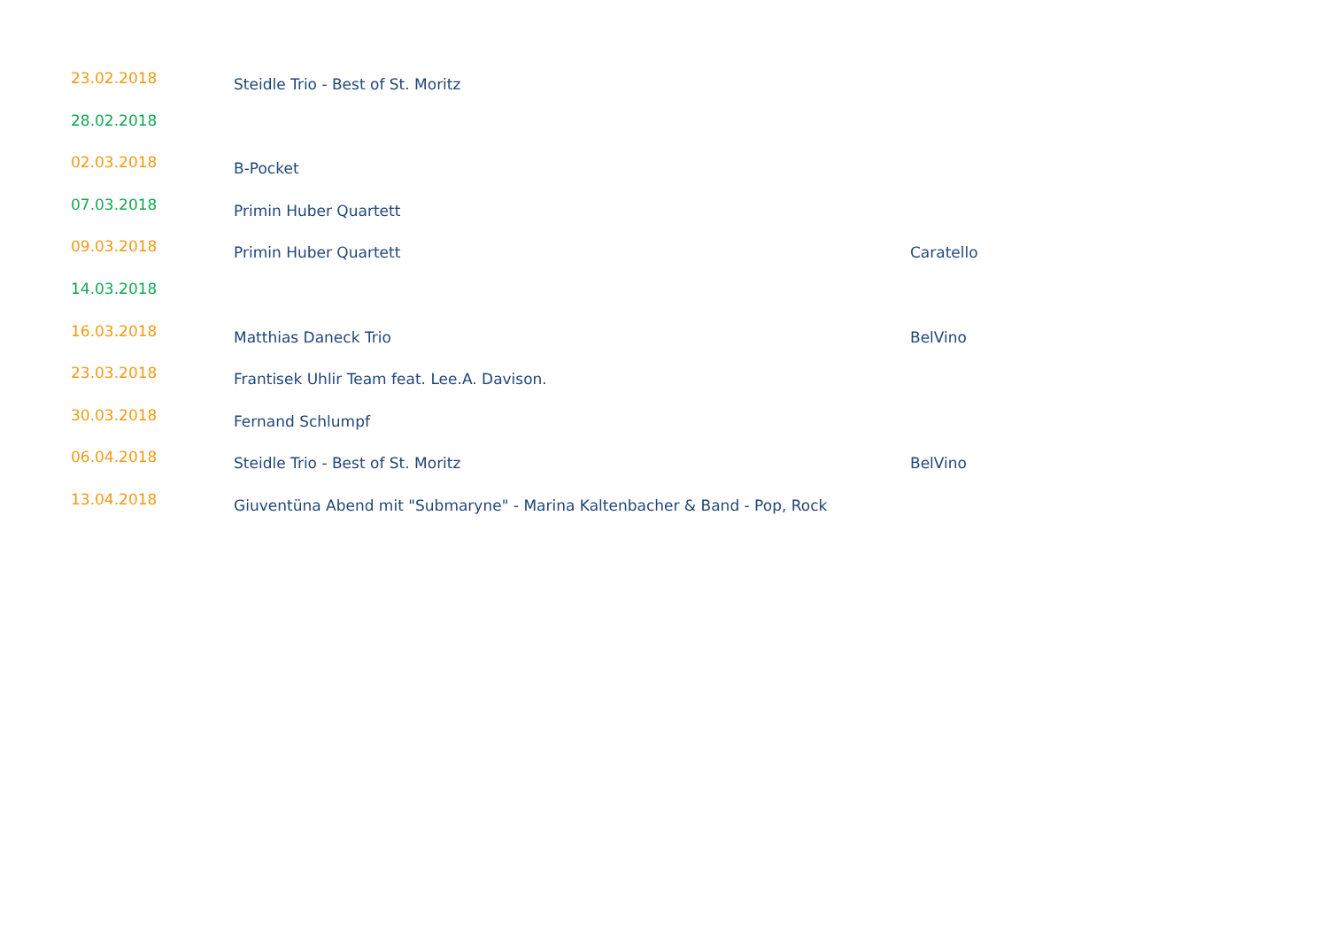| 23.02.2018 | Steidle Trio - Best of St. Moritz | |
| 28.02.2018 | | |
| 02.03.2018 | B-Pocket | |
| 07.03.2018 | Primin Huber Quartett | |
| 09.03.2018 | Primin Huber Quartett | Caratello |
| 14.03.2018 | | |
| 16.03.2018 | Matthias Daneck Trio | BelVino |
| 23.03.2018 | Frantisek Uhlir Team feat. Lee.A. Davison. | |
| 30.03.2018 | Fernand Schlumpf | |
| 06.04.2018 | Steidle Trio - Best of St. Moritz | BelVino |
| 13.04.2018 | Giuventüna Abend mit "Submaryne" - Marina Kaltenbacher & Band - Pop, Rock | |